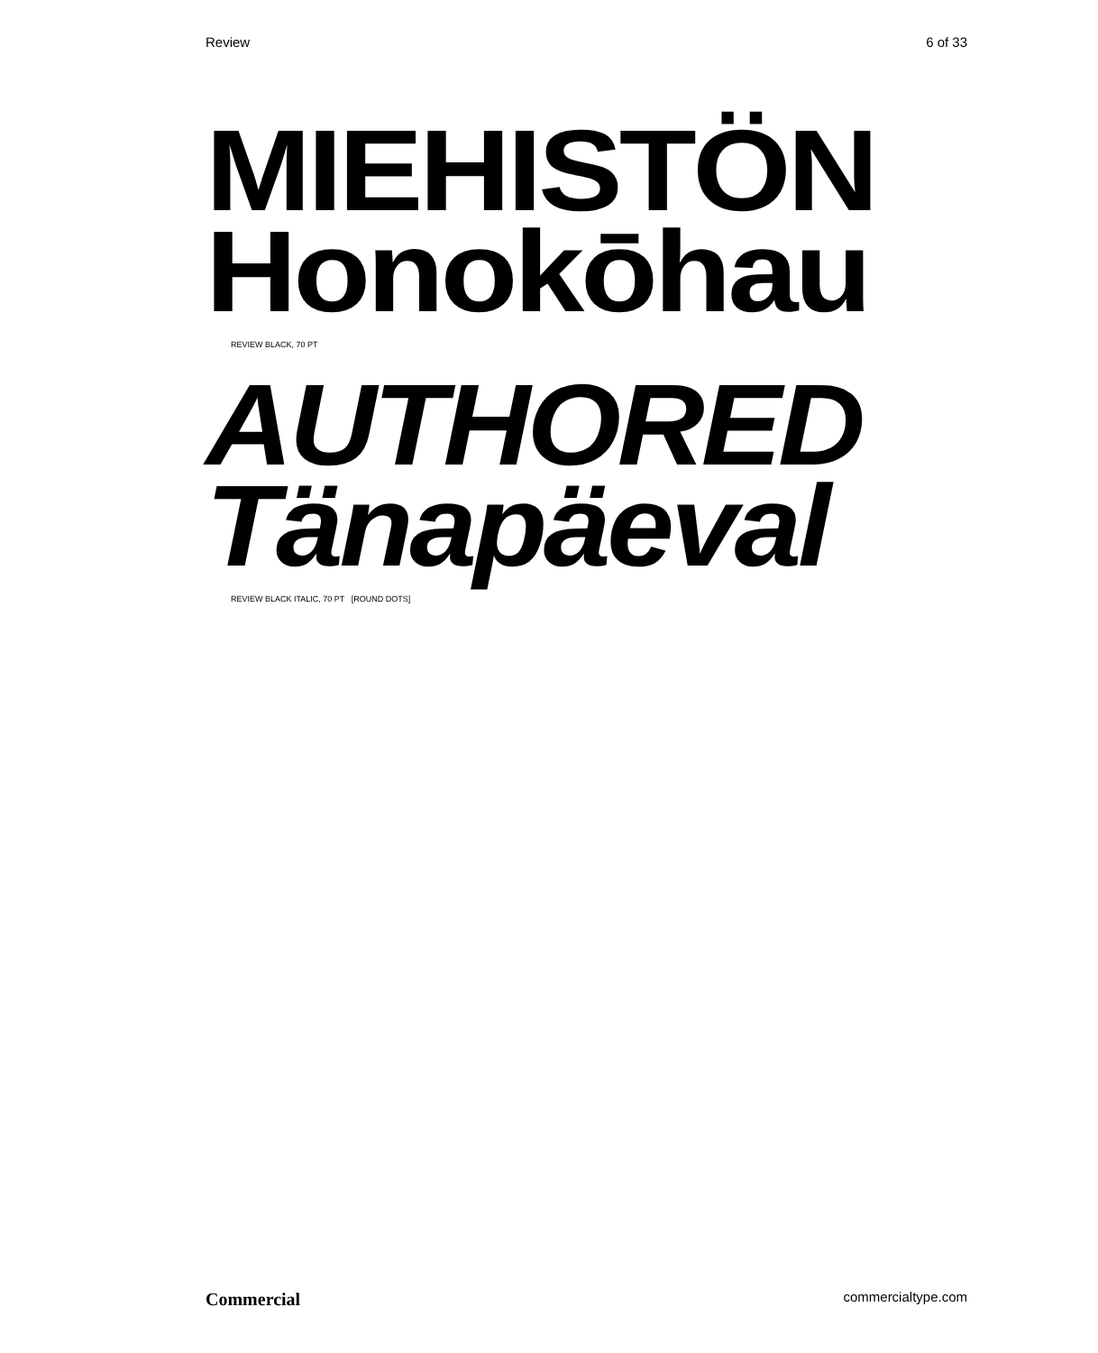Review 6 of 33
MIEHISTÖN
Honokōhau
REVIEW BLACK, 70 PT
AUTHORED
Tänapäeval
REVIEW BLACK ITALIC, 70 PT [ROUND DOTS]
Commercial commercialtype.com